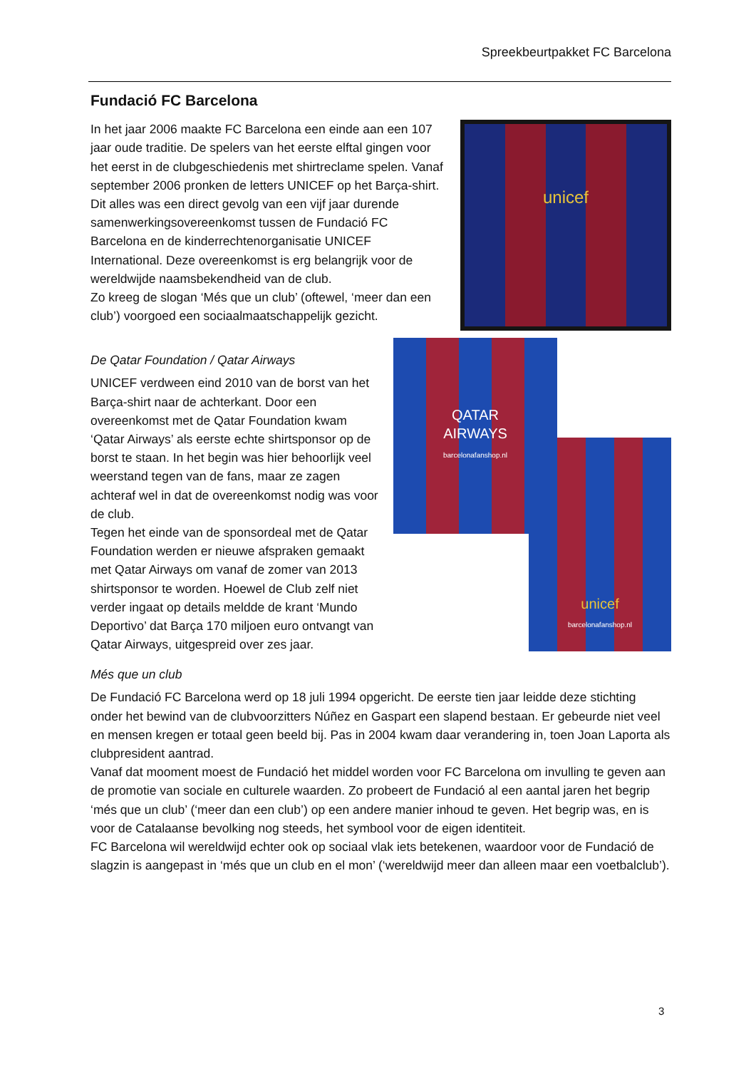Spreekbeurtpakket FC Barcelona
Fundació FC Barcelona
unicef
In het jaar 2006 maakte FC Barcelona een einde aan een 107 jaar oude traditie. De spelers van het eerste elftal gingen voor het eerst in de clubgeschiedenis met shirtreclame spelen. Vanaf september 2006 pronken de letters UNICEF op het Barça-shirt.
Dit alles was een direct gevolg van een vijf jaar durende samenwerkingsovereenkomst tussen de Fundació FC Barcelona en de kinderrechtenorganisatie UNICEF International. Deze overeenkomst is erg belangrijk voor de wereldwijde naamsbekendheid van de club.
Zo kreeg de slogan ‘Més que un club’ (oftewel, ‘meer dan een club’) voorgoed een sociaalmaatschappelijk gezicht.
QATAR
AIRWAYS
barcelonafanshop.nl
unicef
barcelonafanshop.nl
De Qatar Foundation / Qatar Airways
UNICEF verdween eind 2010 van de borst van het Barça-shirt naar de achterkant. Door een overeenkomst met de Qatar Foundation kwam ‘Qatar Airways’ als eerste echte shirtsponsor op de borst te staan. In het begin was hier behoorlijk veel weerstand tegen van de fans, maar ze zagen achteraf wel in dat de overeenkomst nodig was voor de club.
Tegen het einde van de sponsordeal met de Qatar Foundation werden er nieuwe afspraken gemaakt met Qatar Airways om vanaf de zomer van 2013 shirtsponsor te worden. Hoewel de Club zelf niet verder ingaat op details meldde de krant ‘Mundo Deportivo’ dat Barça 170 miljoen euro ontvangt van Qatar Airways, uitgespreid over zes jaar.
Més que un club
De Fundació FC Barcelona werd op 18 juli 1994 opgericht. De eerste tien jaar leidde deze stichting onder het bewind van de clubvoorzitters Núñez en Gaspart een slapend bestaan. Er gebeurde niet veel en mensen kregen er totaal geen beeld bij. Pas in 2004 kwam daar verandering in, toen Joan Laporta als clubpresident aantrad.
Vanaf dat mooment moest de Fundació het middel worden voor FC Barcelona om invulling te geven aan de promotie van sociale en culturele waarden. Zo probeert de Fundació al een aantal jaren het begrip ‘més que un club’ (‘meer dan een club’) op een andere manier inhoud te geven. Het begrip was, en is voor de Catalaanse bevolking nog steeds, het symbool voor de eigen identiteit.
FC Barcelona wil wereldwijd echter ook op sociaal vlak iets betekenen, waardoor voor de Fundació de slagzin is aangepast in ‘més que un club en el mon’ (‘wereldwijd meer dan alleen maar een voetbalclub’).
3